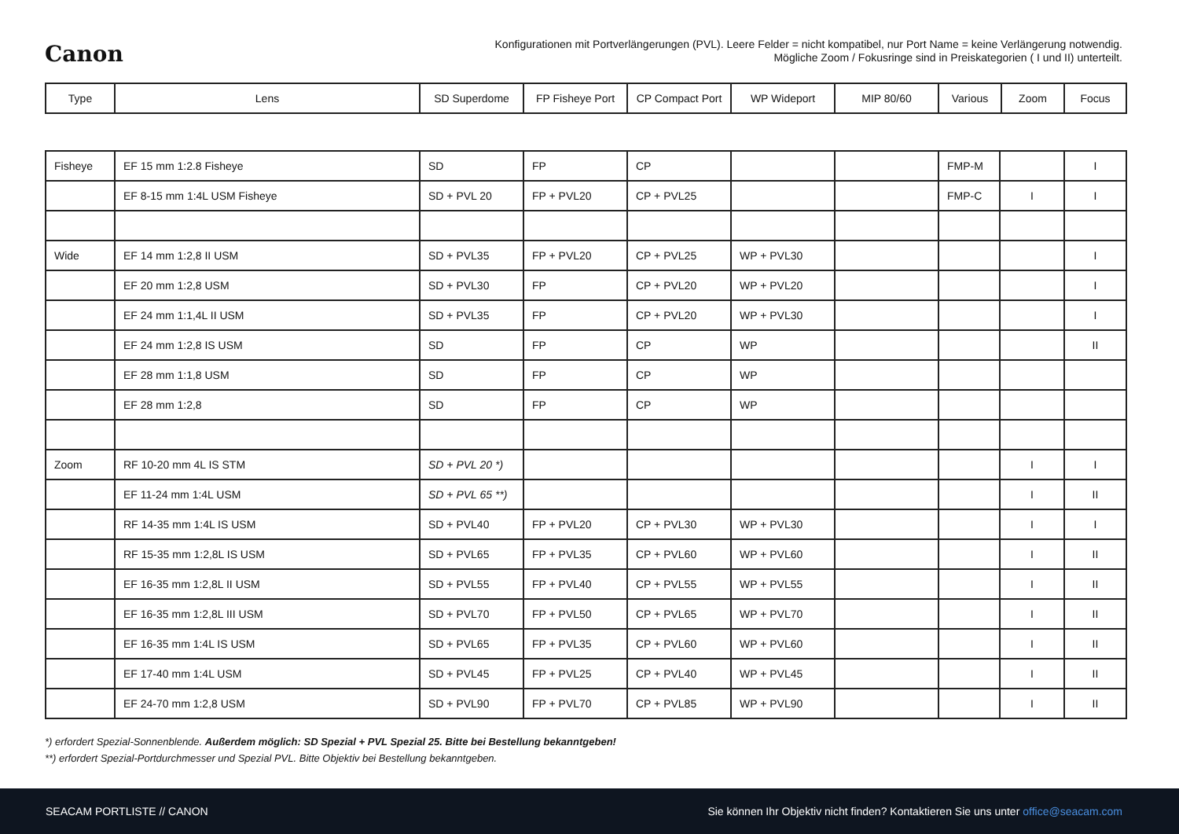Canon
Konfigurationen mit Portverlängerungen (PVL). Leere Felder = nicht kompatibel, nur Port Name = keine Verlängerung notwendig.
Mögliche Zoom / Fokusringe sind in Preiskategorien ( I und II) unterteilt.
| Type | Lens | SD Superdome | FP Fisheye Port | CP Compact Port | WP Wideport | MIP 80/60 | Various | Zoom | Focus |
| --- | --- | --- | --- | --- | --- | --- | --- | --- | --- |
| Fisheye | EF 15 mm 1:2.8 Fisheye | SD | FP | CP | | | FMP-M | | I |
| | EF 8-15 mm 1:4L USM Fisheye | SD + PVL 20 | FP + PVL20 | CP + PVL25 | | | FMP-C | I | I |
| Wide | EF 14 mm 1:2,8 II USM | SD + PVL35 | FP + PVL20 | CP + PVL25 | WP + PVL30 | | | | I |
| | EF 20 mm 1:2,8 USM | SD + PVL30 | FP | CP + PVL20 | WP + PVL20 | | | | I |
| | EF 24 mm 1:1,4L II USM | SD + PVL35 | FP | CP + PVL20 | WP + PVL30 | | | | I |
| | EF 24 mm 1:2,8 IS USM | SD | FP | CP | WP | | | | II |
| | EF 28 mm 1:1,8 USM | SD | FP | CP | WP | | | | |
| | EF 28 mm 1:2,8 | SD | FP | CP | WP | | | | |
| Zoom | RF 10-20 mm 4L IS STM | SD + PVL 20 *) | | | | | | I | I |
| | EF 11-24 mm 1:4L USM | SD + PVL 65 **) | | | | | | I | II |
| | RF 14-35 mm 1:4L IS USM | SD + PVL40 | FP + PVL20 | CP + PVL30 | WP + PVL30 | | | I | I |
| | RF 15-35 mm 1:2,8L IS USM | SD + PVL65 | FP + PVL35 | CP + PVL60 | WP + PVL60 | | | I | II |
| | EF 16-35 mm 1:2,8L II USM | SD + PVL55 | FP + PVL40 | CP + PVL55 | WP + PVL55 | | | I | II |
| | EF 16-35 mm 1:2,8L III USM | SD + PVL70 | FP + PVL50 | CP + PVL65 | WP + PVL70 | | | I | II |
| | EF 16-35 mm 1:4L IS USM | SD + PVL65 | FP + PVL35 | CP + PVL60 | WP + PVL60 | | | I | II |
| | EF 17-40 mm 1:4L USM | SD + PVL45 | FP + PVL25 | CP + PVL40 | WP + PVL45 | | | I | II |
| | EF 24-70 mm 1:2,8 USM | SD + PVL90 | FP + PVL70 | CP + PVL85 | WP + PVL90 | | | I | II |
*) erfordert Spezial-Sonnenblende. Außerdem möglich: SD Spezial + PVL Spezial 25. Bitte bei Bestellung bekanntgeben!
**) erfordert Spezial-Portdurchmesser und Spezial PVL. Bitte Objektiv bei Bestellung bekanntgeben.
SEACAM PORTLISTE // CANON Sie können Ihr Objektiv nicht finden? Kontaktieren Sie uns unter office@seacam.com